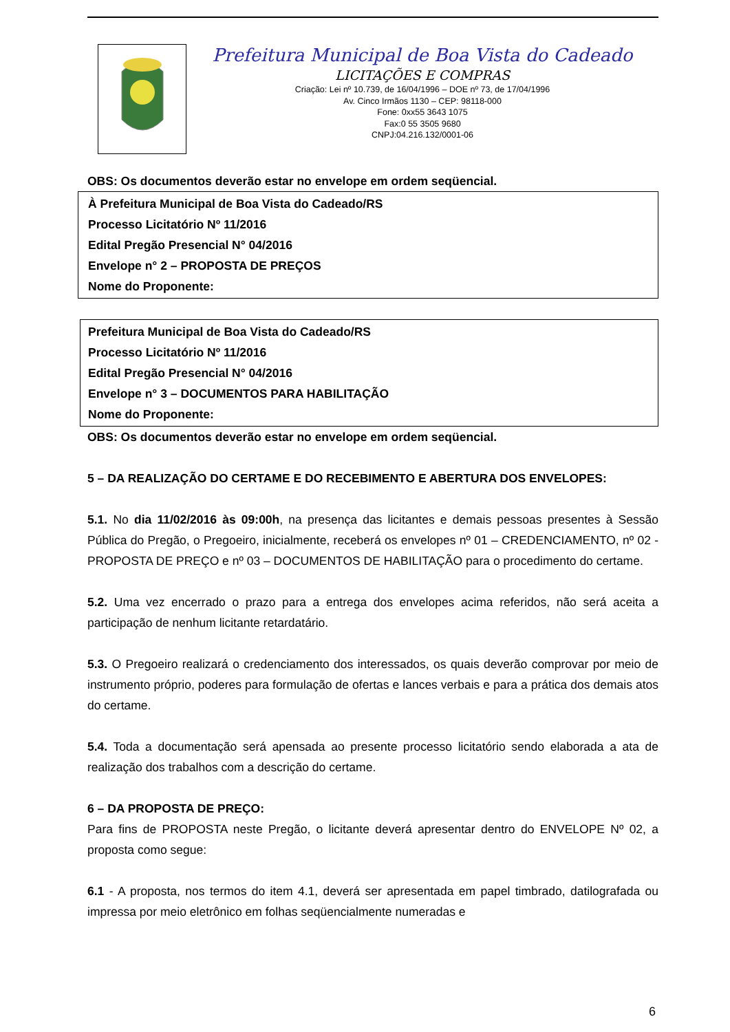Prefeitura Municipal de Boa Vista do Cadeado
LICITAÇÕES E COMPRAS
Criação: Lei nº 10.739, de 16/04/1996 – DOE nº 73, de 17/04/1996
Av. Cinco Irmãos 1130 – CEP: 98118-000
Fone: 0xx55 3643 1075
Fax:0 55 3505 9680
CNPJ:04.216.132/0001-06
OBS: Os documentos deverão estar no envelope em ordem seqüencial.
À Prefeitura Municipal de Boa Vista do Cadeado/RS
Processo Licitatório Nº 11/2016
Edital Pregão Presencial N° 04/2016
Envelope n° 2 – PROPOSTA DE PREÇOS
Nome do Proponente:
Prefeitura Municipal de Boa Vista do Cadeado/RS
Processo Licitatório Nº 11/2016
Edital Pregão Presencial N° 04/2016
Envelope n° 3 – DOCUMENTOS PARA HABILITAÇÃO
Nome do Proponente:
OBS: Os documentos deverão estar no envelope em ordem seqüencial.
5 – DA REALIZAÇÃO DO CERTAME E DO RECEBIMENTO E ABERTURA DOS ENVELOPES:
5.1. No dia 11/02/2016 às 09:00h, na presença das licitantes e demais pessoas presentes à Sessão Pública do Pregão, o Pregoeiro, inicialmente, receberá os envelopes nº 01 – CREDENCIAMENTO, nº 02 - PROPOSTA DE PREÇO e nº 03 – DOCUMENTOS DE HABILITAÇÃO para o procedimento do certame.
5.2. Uma vez encerrado o prazo para a entrega dos envelopes acima referidos, não será aceita a participação de nenhum licitante retardatário.
5.3. O Pregoeiro realizará o credenciamento dos interessados, os quais deverão comprovar por meio de instrumento próprio, poderes para formulação de ofertas e lances verbais e para a prática dos demais atos do certame.
5.4. Toda a documentação será apensada ao presente processo licitatório sendo elaborada a ata de realização dos trabalhos com a descrição do certame.
6 – DA PROPOSTA DE PREÇO:
Para fins de PROPOSTA neste Pregão, o licitante deverá apresentar dentro do ENVELOPE Nº 02, a proposta como segue:
6.1 - A proposta, nos termos do item 4.1, deverá ser apresentada em papel timbrado, datilografada ou impressa por meio eletrônico em folhas seqüencialmente numeradas e
6